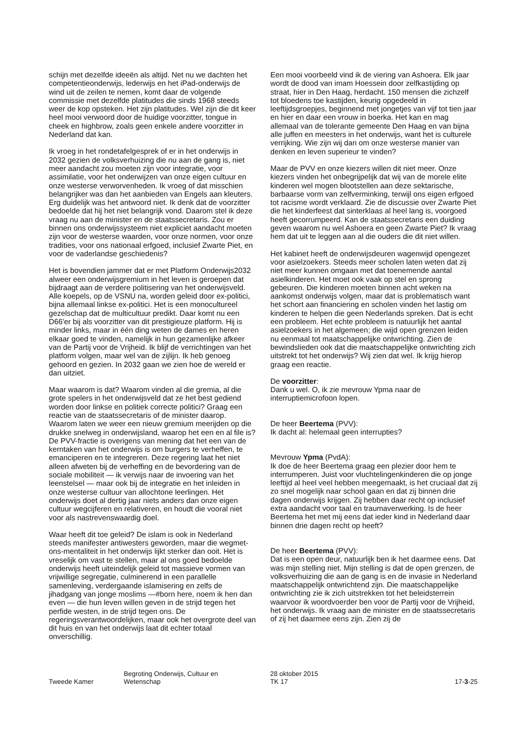schijn met dezelfde ideeën als altijd. Net nu we dachten het competentieonderwijs, lederwijs en het iPad-onderwijs de wind uit de zeilen te nemen, komt daar de volgende commissie met dezelfde platitudes die sinds 1968 steeds weer de kop opsteken. Het zijn platitudes. Wel zijn die dit keer heel mooi verwoord door de huidige voorzitter, tongue in cheek en highbrow, zoals geen enkele andere voorzitter in Nederland dat kan.
Ik vroeg in het rondetafelgesprek of er in het onderwijs in 2032 gezien de volksverhuizing die nu aan de gang is, niet meer aandacht zou moeten zijn voor integratie, voor assimilatie, voor het onderwijzen van onze eigen cultuur en onze westerse verworvenheden. Ik vroeg of dat misschien belangrijker was dan het aanbieden van Engels aan kleuters. Erg duidelijk was het antwoord niet. Ik denk dat de voorzitter bedoelde dat hij het niet belangrijk vond. Daarom stel ik deze vraag nu aan de minister en de staatssecretaris. Zou er binnen ons onderwijssysteem niet expliciet aandacht moeten zijn voor de westerse waarden, voor onze normen, voor onze tradities, voor ons nationaal erfgoed, inclusief Zwarte Piet, en voor de vaderlandse geschiedenis?
Het is bovendien jammer dat er met Platform Onderwijs2032 alweer een onderwijsgremium in het leven is geroepen dat bijdraagt aan de verdere politisering van het onderwijsveld. Alle koepels, op de VSNU na, worden geleid door ex-politici, bijna allemaal linkse ex-politici. Het is een monocultureel gezelschap dat de multicultuur predikt. Daar komt nu een D66'er bij als voorzitter van dit prestigieuze platform. Hij is minder links, maar in één ding weten de dames en heren elkaar goed te vinden, namelijk in hun gezamenlijke afkeer van de Partij voor de Vrijheid. Ik blijf de verrichtingen van het platform volgen, maar wel van de zijlijn. Ik heb genoeg gehoord en gezien. In 2032 gaan we zien hoe de wereld er dan uitziet.
Maar waarom is dat? Waarom vinden al die gremia, al die grote spelers in het onderwijsveld dat ze het best gediend worden door linkse en politiek correcte politici? Graag een reactie van de staatssecretaris of de minister daarop. Waarom laten we weer een nieuw gremium meerijden op die drukke snelweg in onderwijsland, waarop het een en al file is? De PVV-fractie is overigens van mening dat het een van de kerntaken van het onderwijs is om burgers te verheffen, te emanciperen en te integreren. Deze regering laat het niet alleen afweten bij de verheffing en de bevordering van de sociale mobiliteit — ik verwijs naar de invoering van het leenstelsel — maar ook bij de integratie en het inleiden in onze westerse cultuur van allochtone leerlingen. Het onderwijs doet al dertig jaar niets anders dan onze eigen cultuur wegcijferen en relativeren, en houdt die vooral niet voor als nastrevenswaardig doel.
Waar heeft dit toe geleid? De islam is ook in Nederland steeds manifester antiwesters geworden, maar die wegmet-ons-mentaliteit in het onderwijs lijkt sterker dan ooit. Het is vreselijk om vast te stellen, maar al ons goed bedoelde onderwijs heeft uiteindelijk geleid tot massieve vormen van vrijwillige segregatie, culminerend in een parallelle samenleving, verdergaande islamisering en zelfs de jihadgang van jonge moslims —#born here, noem ik hen dan even — die hun leven willen geven in de strijd tegen het perfide westen, in de strijd tegen ons. De regeringsverantwoordelijken, maar ook het overgrote deel van dit huis en van het onderwijs laat dit echter totaal onverschillig.
Een mooi voorbeeld vind ik de viering van Ashoera. Elk jaar wordt de dood van imam Hoessein door zelfkastijding op straat, hier in Den Haag, herdacht. 150 mensen die zichzelf tot bloedens toe kastijden, keurig opgedeeld in leeftijdsgroepjes, beginnend met jongetjes van vijf tot tien jaar en hier en daar een vrouw in boerka. Het kan en mag allemaal van de tolerante gemeente Den Haag en van bijna alle juffen en meesters in het onderwijs, want het is culturele verrijking. Wie zijn wij dan om onze westerse manier van denken en leven superieur te vinden?
Maar de PVV en onze kiezers willen dit niet meer. Onze kiezers vinden het onbegrijpelijk dat wij van de morele elite kinderen wel mogen blootstellen aan deze sektarische, barbaarse vorm van zelfverminking, terwijl ons eigen erfgoed tot racisme wordt verklaard. Zie de discussie over Zwarte Piet die het kinderfeest dat sinterklaas al heel lang is, voorgoed heeft gecorrumpeerd. Kan de staatssecretaris een duiding geven waarom nu wel Ashoera en geen Zwarte Piet? Ik vraag hem dat uit te leggen aan al die ouders die dit niet willen.
Het kabinet heeft de onderwijsdeuren wagenwijd opengezet voor asielzoekers. Steeds meer scholen laten weten dat zij niet meer kunnen omgaan met dat toenemende aantal asielkinderen. Het moet ook vaak op stel en sprong gebeuren. Die kinderen moeten binnen acht weken na aankomst onderwijs volgen, maar dat is problematisch want het schort aan financiering en scholen vinden het lastig om kinderen te helpen die geen Nederlands spreken. Dat is echt een probleem. Het echte probleem is natuurlijk het aantal asielzoekers in het algemeen; die wijd open grenzen leiden nu eenmaal tot maatschappelijke ontwrichting. Zien de bewindslieden ook dat die maatschappelijke ontwrichting zich uitstrekt tot het onderwijs? Wij zien dat wel. Ik krijg hierop graag een reactie.
De voorzitter:
Dank u wel. O, ik zie mevrouw Ypma naar de interruptiemicrofoon lopen.
De heer Beertema (PVV):
Ik dacht al: helemaal geen interrupties?
Mevrouw Ypma (PvdA):
Ik doe de heer Beertema graag een plezier door hem te interrumperen. Juist voor vluchtelingenkinderen die op jonge leeftijd al heel veel hebben meegemaakt, is het cruciaal dat zij zo snel mogelijk naar school gaan en dat zij binnen drie dagen onderwijs krijgen. Zij hebben daar recht op inclusief extra aandacht voor taal en traumaverwerking. Is de heer Beertema het met mij eens dat ieder kind in Nederland daar binnen drie dagen recht op heeft?
De heer Beertema (PVV):
Dat is een open deur, natuurlijk ben ik het daarmee eens. Dat was mijn stelling niet. Mijn stelling is dat de open grenzen, de volksverhuizing die aan de gang is en de invasie in Nederland maatschappelijk ontwrichtend zijn. Die maatschappelijke ontwrichting zie ik zich uitstrekken tot het beleidsterrein waarvoor ik woordvoerder ben voor de Partij voor de Vrijheid, het onderwijs. Ik vraag aan de minister en de staatssecretaris of zij het daarmee eens zijn. Zien zij de
Tweede Kamer
Begroting Onderwijs, Cultuur en
Wetenschap
28 oktober 2015
TK 17
17-3-25